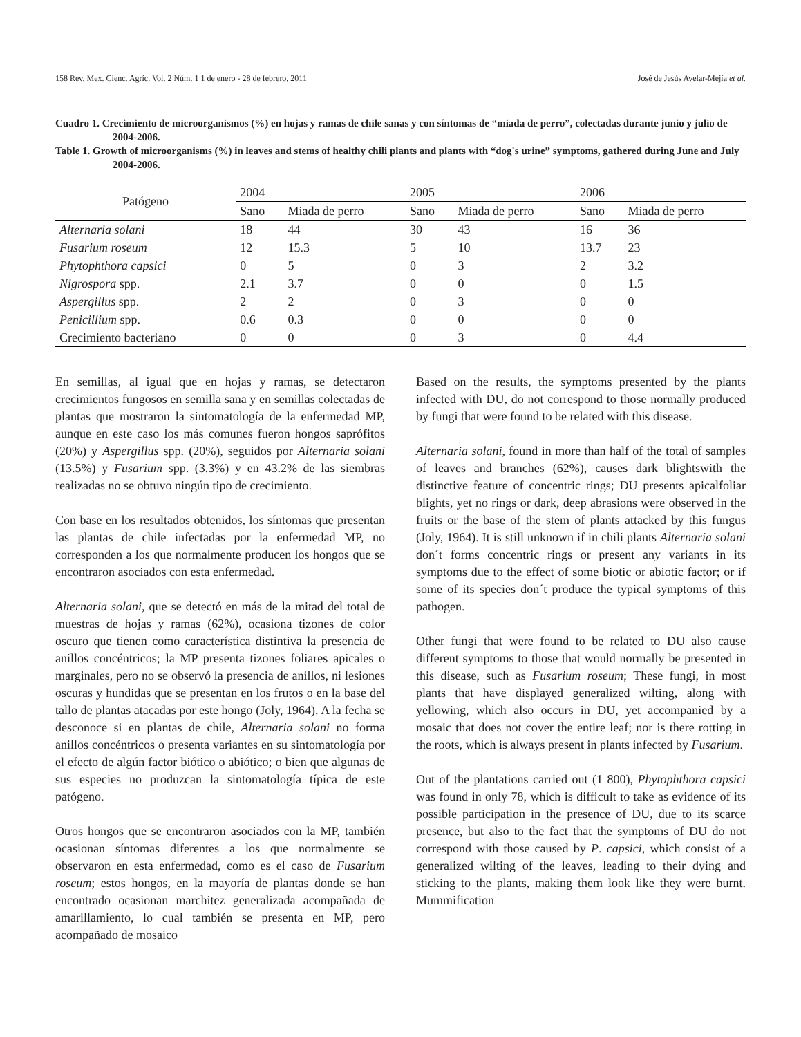158 Rev. Mex. Cienc. Agríc. Vol. 2 Núm. 1 1 de enero - 28 de febrero, 2011 José de Jesús Avelar-Mejía et al.
Cuadro 1. Crecimiento de microorganismos (%) en hojas y ramas de chile sanas y con síntomas de “miada de perro”, colectadas durante junio y julio de 2004-2006.
Table 1. Growth of microorganisms (%) in leaves and stems of healthy chili plants and plants with “dog's urine” symptoms, gathered during June and July 2004-2006.
| Patógeno | 2004 | | 2005 | | 2006 | |
| --- | --- | --- | --- | --- | --- | --- |
| | Sano | Miada de perro | Sano | Miada de perro | Sano | Miada de perro |
| Alternaria solani | 18 | 44 | 30 | 43 | 16 | 36 |
| Fusarium roseum | 12 | 15.3 | 5 | 10 | 13.7 | 23 |
| Phytophthora capsici | 0 | 5 | 0 | 3 | 2 | 3.2 |
| Nigrospora spp. | 2.1 | 3.7 | 0 | 0 | 0 | 1.5 |
| Aspergillus spp. | 2 | 2 | 0 | 3 | 0 | 0 |
| Penicillium spp. | 0.6 | 0.3 | 0 | 0 | 0 | 0 |
| Crecimiento bacteriano | 0 | 0 | 0 | 3 | 0 | 4.4 |
En semillas, al igual que en hojas y ramas, se detectaron crecimientos fungosos en semilla sana y en semillas colectadas de plantas que mostraron la sintomatología de la enfermedad MP, aunque en este caso los más comunes fueron hongos saprófitos (20%) y Aspergillus spp. (20%), seguidos por Alternaria solani (13.5%) y Fusarium spp. (3.3%) y en 43.2% de las siembras realizadas no se obtuvo ningún tipo de crecimiento.
Con base en los resultados obtenidos, los síntomas que presentan las plantas de chile infectadas por la enfermedad MP, no corresponden a los que normalmente producen los hongos que se encontraron asociados con esta enfermedad.
Alternaria solani, que se detectó en más de la mitad del total de muestras de hojas y ramas (62%), ocasiona tizones de color oscuro que tienen como característica distintiva la presencia de anillos concéntricos; la MP presenta tizones foliares apicales o marginales, pero no se observó la presencia de anillos, ni lesiones oscuras y hundidas que se presentan en los frutos o en la base del tallo de plantas atacadas por este hongo (Joly, 1964). A la fecha se desconoce si en plantas de chile, Alternaria solani no forma anillos concéntricos o presenta variantes en su sintomatología por el efecto de algún factor biótico o abiótico; o bien que algunas de sus especies no produzcan la sintomatología típica de este patógeno.
Otros hongos que se encontraron asociados con la MP, también ocasionan síntomas diferentes a los que normalmente se observaron en esta enfermedad, como es el caso de Fusarium roseum; estos hongos, en la mayoría de plantas donde se han encontrado ocasionan marchitez generalizada acompañada de amarillamiento, lo cual también se presenta en MP, pero acompañado de mosaico
Based on the results, the symptoms presented by the plants infected with DU, do not correspond to those normally produced by fungi that were found to be related with this disease.
Alternaria solani, found in more than half of the total of samples of leaves and branches (62%), causes dark blightswith the distinctive feature of concentric rings; DU presents apicalfoliar blights, yet no rings or dark, deep abrasions were observed in the fruits or the base of the stem of plants attacked by this fungus (Joly, 1964). It is still unknown if in chili plants Alternaria solani don´t forms concentric rings or present any variants in its symptoms due to the effect of some biotic or abiotic factor; or if some of its species don´t produce the typical symptoms of this pathogen.
Other fungi that were found to be related to DU also cause different symptoms to those that would normally be presented in this disease, such as Fusarium roseum; These fungi, in most plants that have displayed generalized wilting, along with yellowing, which also occurs in DU, yet accompanied by a mosaic that does not cover the entire leaf; nor is there rotting in the roots, which is always present in plants infected by Fusarium.
Out of the plantations carried out (1 800), Phytophthora capsici was found in only 78, which is difficult to take as evidence of its possible participation in the presence of DU, due to its scarce presence, but also to the fact that the symptoms of DU do not correspond with those caused by P. capsici, which consist of a generalized wilting of the leaves, leading to their dying and sticking to the plants, making them look like they were burnt. Mummification